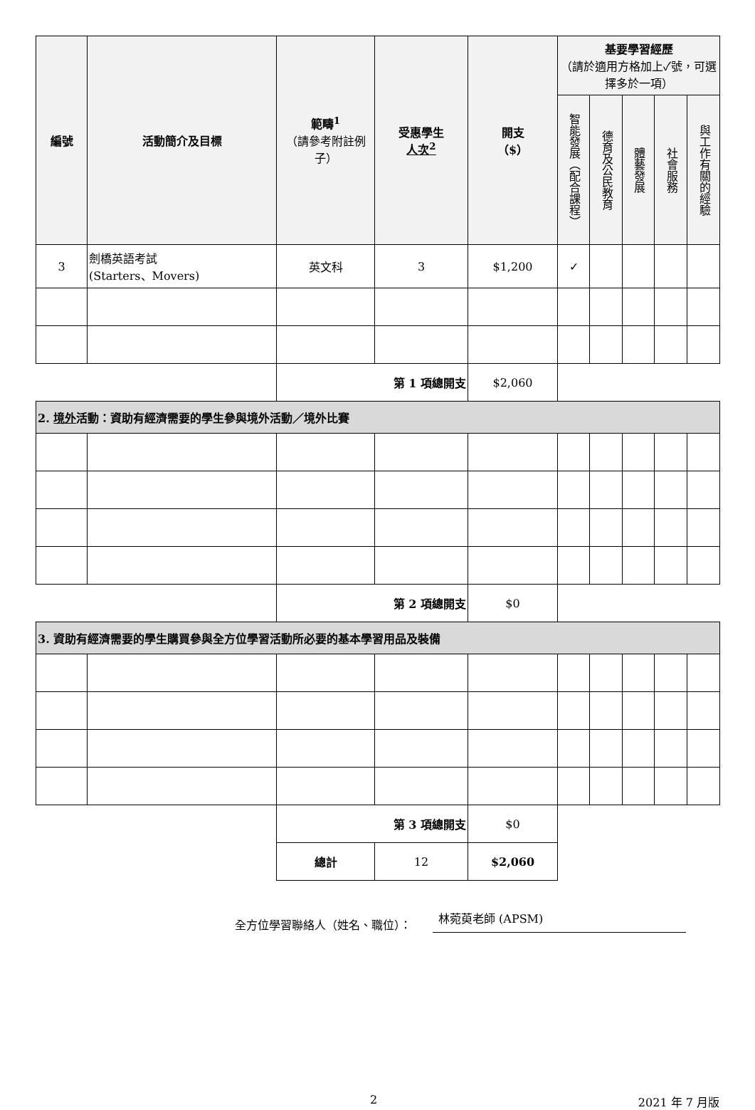| 編號 | 活動簡介及目標 | 範疇<sup>1</sup> （請參考附註例子） | 受惠學生 人次<sup>2</sup> | 開支 （$） | 基要學習經歷 （請於適用方格加上✓號，可選擇多於一項） | | | | |
| --- | --- | --- | --- | --- | --- | --- | --- | --- | --- |
| | | | | | 智能發展（配合課程） | 德育及公民教育 | 體藝發展 | 社會服務 | 與工作有關的經驗 |
| 3 | 劍橋英語考試 (Starters、Movers) | 英文科 | 3 | $1,200 | ✓ | | | | |
| | | 第 1 項總開支 | | $2,060 | | | | | |
| 2. 境外 活動：資助有經濟需要的學生參與境外活動／境外比賽 | | | | | | | | | |
| | | 第 2 項總開支 | | $0 | | | | | |
| 3. 資助有經濟需要的學生購買參與全方位學習活動所必要的基本學習用品及裝備 | | | | | | | | | |
| | | 第 3 項總開支 | | $0 | | | | | |
| | | 總計 | 12 | $2,060 | | | | | |
全方位學習聯絡人（姓名、職位）： 林菀萸老師 (APSM)
2 2021 年 7 月版